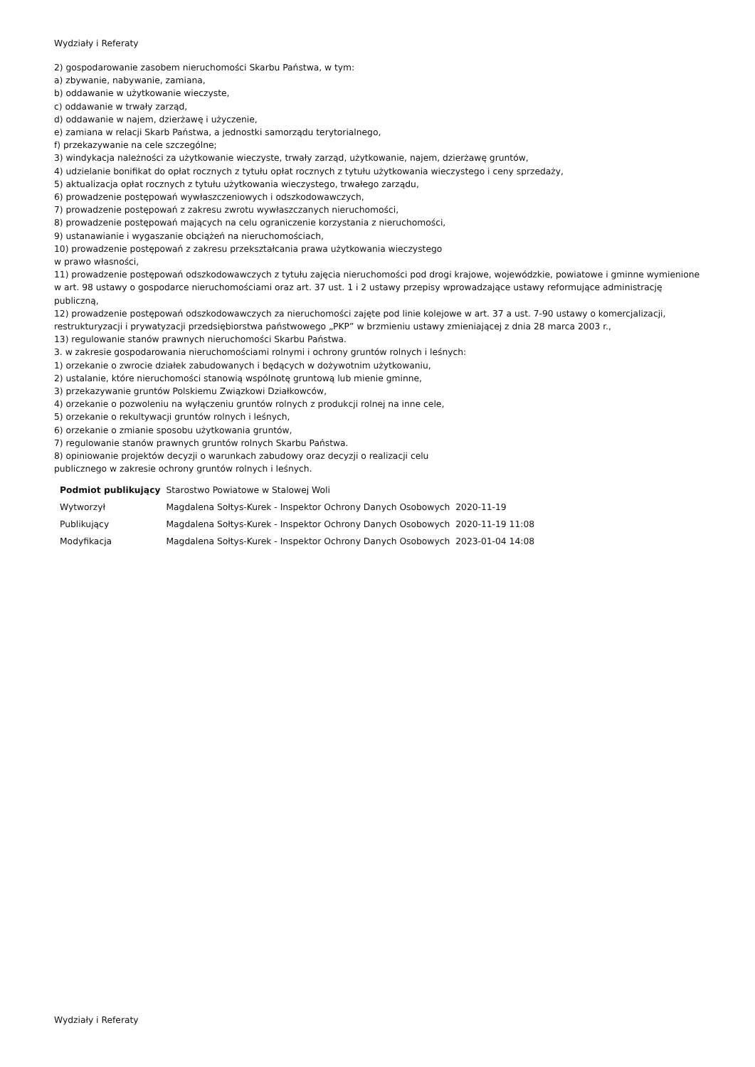Wydziały i Referaty
2) gospodarowanie zasobem nieruchomości Skarbu Państwa, w tym:
a) zbywanie, nabywanie, zamiana,
b) oddawanie w użytkowanie wieczyste,
c) oddawanie w trwały zarząd,
d) oddawanie w najem, dzierżawę i użyczenie,
e) zamiana w relacji Skarb Państwa, a jednostki samorządu terytorialnego,
f) przekazywanie na cele szczególne;
3) windykacja należności za użytkowanie wieczyste, trwały zarząd, użytkowanie, najem, dzierżawę gruntów,
4) udzielanie bonifikat do opłat rocznych z tytułu opłat rocznych z tytułu użytkowania wieczystego i ceny sprzedaży,
5) aktualizacja opłat rocznych z tytułu użytkowania wieczystego, trwałego zarządu,
6) prowadzenie postępowań wywłaszczeniowych i odszkodowawczych,
7) prowadzenie postępowań z zakresu zwrotu wywłaszczanych nieruchomości,
8) prowadzenie postępowań mających na celu ograniczenie korzystania z nieruchomości,
9) ustanawianie i wygaszanie obciążeń na nieruchomościach,
10) prowadzenie postępowań z zakresu przekształcania prawa użytkowania wieczystego
w prawo własności,
11) prowadzenie postępowań odszkodowawczych z tytułu zajęcia nieruchomości pod drogi krajowe, wojewódzkie, powiatowe i gminne wymienione w art. 98 ustawy o gospodarce nieruchomościami oraz art. 37 ust. 1 i 2 ustawy przepisy wprowadzające ustawy reformujące administrację publiczną,
12) prowadzenie postępowań odszkodowawczych za nieruchomości zajęte pod linie kolejowe w art. 37 a ust. 7-90 ustawy o komercjalizacji, restrukturyzacji i prywatyzacji przedsiębiorstwa państwowego „PKP” w brzmieniu ustawy zmieniającej z dnia 28 marca 2003 r.,
13) regulowanie stanów prawnych nieruchomości Skarbu Państwa.
3. w zakresie gospodarowania nieruchomościami rolnymi i ochrony gruntów rolnych i leśnych:
1) orzekanie o zwrocie działek zabudowanych i będących w dożywotnim użytkowaniu,
2) ustalanie, które nieruchomości stanowią wspólnotę gruntową lub mienie gminne,
3) przekazywanie gruntów Polskiemu Związkowi Działkowców,
4) orzekanie o pozwoleniu na wyłączeniu gruntów rolnych z produkcji rolnej na inne cele,
5) orzekanie o rekultywacji gruntów rolnych i leśnych,
6) orzekanie o zmianie sposobu użytkowania gruntów,
7) regulowanie stanów prawnych gruntów rolnych Skarbu Państwa.
8) opiniowanie projektów decyzji o warunkach zabudowy oraz decyzji o realizacji celu
publicznego w zakresie ochrony gruntów rolnych i leśnych.
| Podmiot publikujący | Starostwo Powiatowe w Stalowej Woli | |
| Wytworzył | Magdalena Sołtys-Kurek - Inspektor Ochrony Danych Osobowych | 2020-11-19 |
| Publikujący | Magdalena Sołtys-Kurek - Inspektor Ochrony Danych Osobowych | 2020-11-19 11:08 |
| Modyfikacja | Magdalena Sołtys-Kurek - Inspektor Ochrony Danych Osobowych | 2023-01-04 14:08 |
Wydziały i Referaty